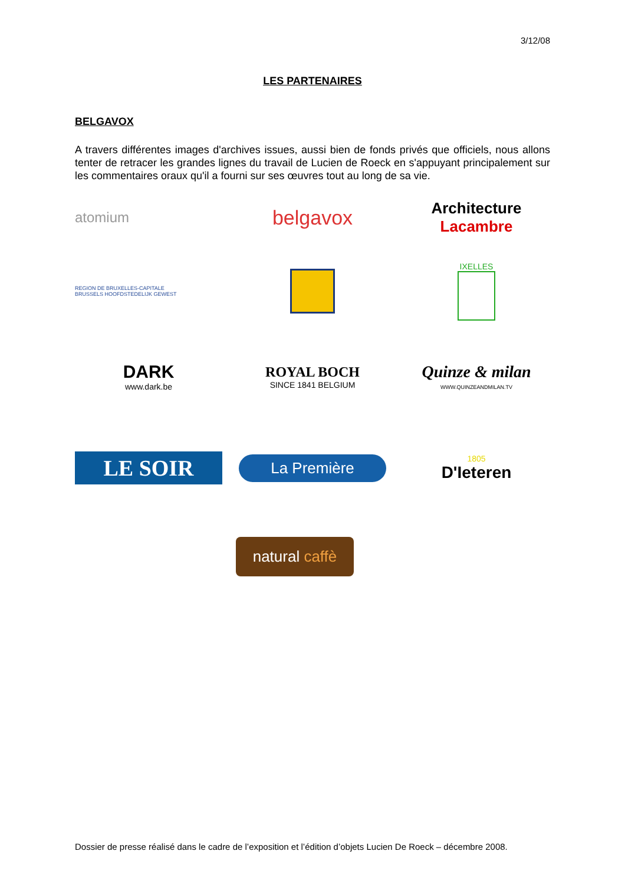3/12/08
LES PARTENAIRES
BELGAVOX
A travers différentes images d'archives issues, aussi bien de fonds privés que officiels, nous allons tenter de retracer les grandes lignes du travail de Lucien de Roeck en s'appuyant principalement sur les commentaires oraux qu'il a fourni sur ses œuvres tout au long de sa vie.
atomium
belgavox
Architecture Lacambre
REGION DE BRUXELLES-CAPITALE
BRUSSELS HOOFDSTEDELIJK GEWEST
IXELLES
DARK
www.dark.be
ROYAL BOCH
SINCE 1841 BELGIUM
Quinze & milan
WWW.QUINZEANDMILAN.TV
LE SOIR
La Première
1805
D'Ieteren
natural caffè
Dossier de presse réalisé dans le cadre de l’exposition et l’édition d’objets Lucien De Roeck – décembre 2008.